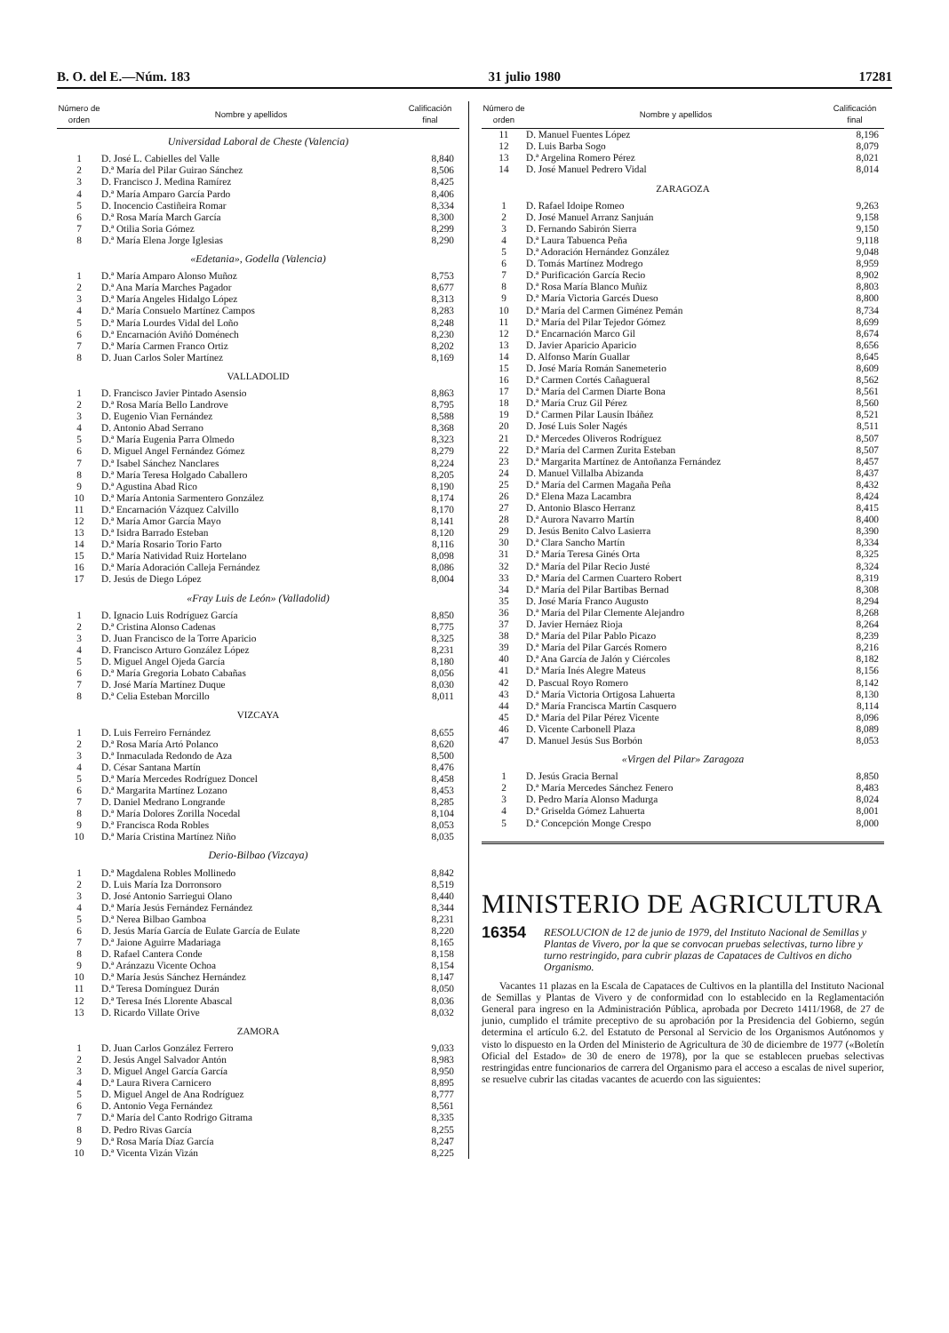B. O. del E.—Núm. 183 31 julio 1980 17281
| Número de orden | Nombre y apellidos | Califica­ción final |
| --- | --- | --- |
| Universidad Laboral de Cheste (Valencia) | | |
| 1 | D. José L. Cabielles del Valle | 8,840 |
| 2 | D.ª María del Pilar Guirao Sánchez | 8,506 |
| 3 | D. Francisco J. Medina Ramírez | 8,425 |
| 4 | D.ª María Amparo García Pardo | 8,406 |
| 5 | D. Inocencio Castiñeira Romar | 8,334 |
| 6 | D.ª Rosa María March García | 8,300 |
| 7 | D.ª Otilia Soria Gómez | 8,299 |
| 8 | D.ª María Elena Jorge Iglesias | 8,290 |
| «Edetania», Godella (Valencia) | | |
| 1 | D.ª María Amparo Alonso Muñoz | 8,753 |
| 2 | D.ª Ana María Marches Pagador | 8,677 |
| 3 | D.ª María Angeles Hidalgo López | 8,313 |
| 4 | D.ª María Consuelo Martínez Campos | 8,283 |
| 5 | D.ª María Lourdes Vidal del Loño | 8,248 |
| 6 | D.ª Encarnación Aviñó Doménech | 8,230 |
| 7 | D.ª María Carmen Franco Ortiz | 8,202 |
| 8 | D. Juan Carlos Soler Martínez | 8,169 |
| VALLADOLID | | |
| 1 | D. Francisco Javier Pintado Asensio | 8,863 |
| 2 | D.ª Rosa María Bello Landrove | 8,795 |
| 3 | D. Eugenio Vian Fernández | 8,588 |
| 4 | D. Antonio Abad Serrano | 8,368 |
| 5 | D.ª María Eugenia Parra Olmedo | 8,323 |
| 6 | D. Miguel Angel Fernández Gómez | 8,279 |
| 7 | D.ª Isabel Sánchez Nanclares | 8,224 |
| 8 | D.ª María Teresa Holgado Caballero | 8,205 |
| 9 | D.ª Agustina Abad Rico | 8,190 |
| 10 | D.ª María Antonia Sarmentero González | 8,174 |
| 11 | D.ª Encarnación Vázquez Calvillo | 8,170 |
| 12 | D.ª María Amor García Mayo | 8,141 |
| 13 | D.ª Isidra Barrado Esteban | 8,120 |
| 14 | D.ª María Rosario Torio Farto | 8,116 |
| 15 | D.ª María Natividad Ruiz Hortelano | 8,098 |
| 16 | D.ª María Adoración Calleja Fernández | 8,086 |
| 17 | D. Jesús de Diego López | 8,004 |
| «Fray Luis de León» (Valladolid) | | |
| 1 | D. Ignacio Luis Rodríguez García | 8,850 |
| 2 | D.ª Cristina Alonso Cadenas | 8,775 |
| 3 | D. Juan Francisco de la Torre Aparicio | 8,325 |
| 4 | D. Francisco Arturo González López | 8,231 |
| 5 | D. Miguel Angel Ojeda García | 8,180 |
| 6 | D.ª María Gregoria Lobato Cabañas | 8,056 |
| 7 | D. José María Martínez Duque | 8,030 |
| 8 | D.ª Celia Esteban Morcillo | 8,011 |
| VIZCAYA | | |
| 1 | D. Luis Ferreiro Fernández | 8,655 |
| 2 | D.ª Rosa María Artó Polanco | 8,620 |
| 3 | D.ª Inmaculada Redondo de Aza | 8,500 |
| 4 | D. César Santana Martín | 8,476 |
| 5 | D.ª María Mercedes Rodríguez Doncel | 8,458 |
| 6 | D.ª Margarita Martínez Lozano | 8,453 |
| 7 | D. Daniel Medrano Longrande | 8,285 |
| 8 | D.ª María Dolores Zorilla Nocedal | 8,104 |
| 9 | D.ª Francisca Roda Robles | 8,053 |
| 10 | D.ª María Cristina Martínez Niño | 8,035 |
| Derio-Bilbao (Vizcaya) | | |
| 1 | D.ª Magdalena Robles Mollinedo | 8,842 |
| 2 | D. Luis María Iza Dorronsoro | 8,519 |
| 3 | D. José Antonio Sarriegui Olano | 8,440 |
| 4 | D.ª María Jesús Fernández Fernández | 8,344 |
| 5 | D.ª Nerea Bilbao Gamboa | 8,231 |
| 6 | D. Jesús María García de Eulate García de Eulate | 8,220 |
| 7 | D.ª Jaione Aguirre Madariaga | 8,165 |
| 8 | D. Rafael Cantera Conde | 8,158 |
| 9 | D.ª Aránzazu Vicente Ochoa | 8,154 |
| 10 | D.ª María Jesús Sánchez Hernández | 8,147 |
| 11 | D.ª Teresa Domínguez Durán | 8,050 |
| 12 | D.ª Teresa Inés Llorente Abascal | 8,036 |
| 13 | D. Ricardo Villate Orive | 8,032 |
| ZAMORA | | |
| 1 | D. Juan Carlos González Ferrero | 9,033 |
| 2 | D. Jesús Angel Salvador Antón | 8,983 |
| 3 | D. Miguel Angel García García | 8,950 |
| 4 | D.ª Laura Rivera Carnicero | 8,895 |
| 5 | D. Miguel Angel de Ana Rodríguez | 8,777 |
| 6 | D. Antonio Vega Fernández | 8,561 |
| 7 | D.ª María del Canto Rodrigo Gitrama | 8,335 |
| 8 | D. Pedro Rivas García | 8,255 |
| 9 | D.ª Rosa María Díaz García | 8,247 |
| 10 | D.ª Vicenta Vizán Vizán | 8,225 |
| Número de orden | Nombre y apellidos | Califica­ción final |
| --- | --- | --- |
| 11 | D. Manuel Fuentes López | 8,196 |
| 12 | D. Luis Barba Sogo | 8,079 |
| 13 | D.ª Argelina Romero Pérez | 8,021 |
| 14 | D. José Manuel Pedrero Vidal | 8,014 |
| ZARAGOZA | | |
| 1 | D. Rafael Idoipe Romeo | 9,263 |
| 2 | D. José Manuel Arranz Sanjuán | 9,158 |
| 3 | D. Fernando Sabirón Sierra | 9,150 |
| 4 | D.ª Laura Tabuenca Peña | 9,118 |
| 5 | D.ª Adoración Hernández González | 9,048 |
| 6 | D. Tomás Martínez Modrego | 8,959 |
| 7 | D.ª Purificación García Recio | 8,902 |
| 8 | D.ª Rosa María Blanco Muñiz | 8,803 |
| 9 | D.ª María Victoria Garcés Dueso | 8,800 |
| 10 | D.ª María del Carmen Giménez Pemán | 8,734 |
| 11 | D.ª María del Pilar Tejedor Gómez | 8,699 |
| 12 | D.ª Encarnación Marco Gil | 8,674 |
| 13 | D. Javier Aparicio Aparicio | 8,656 |
| 14 | D. Alfonso Marín Guallar | 8,645 |
| 15 | D. José María Román Sanemeterio | 8,609 |
| 16 | D.ª Carmen Cortés Cañagueral | 8,562 |
| 17 | D.ª María del Carmen Diarte Bona | 8,561 |
| 18 | D.ª María Cruz Gil Pérez | 8,560 |
| 19 | D.ª Carmen Pilar Lausín Ibáñez | 8,521 |
| 20 | D. José Luis Soler Nagés | 8,511 |
| 21 | D.ª Mercedes Oliveros Rodríguez | 8,507 |
| 22 | D.ª María del Carmen Zurita Esteban | 8,507 |
| 23 | D.ª Margarita Martínez de Antoñanza Fernández | 8,457 |
| 24 | D. Manuel Villalba Abizanda | 8,437 |
| 25 | D.ª María del Carmen Magaña Peña | 8,432 |
| 26 | D.ª Elena Maza Lacambra | 8,424 |
| 27 | D. Antonio Blasco Herranz | 8,415 |
| 28 | D.ª Aurora Navarro Martín | 8,400 |
| 29 | D. Jesús Benito Calvo Lasierra | 8,390 |
| 30 | D.ª Clara Sancho Martín | 8,334 |
| 31 | D.ª María Teresa Ginés Orta | 8,325 |
| 32 | D.ª María del Pilar Recio Justé | 8,324 |
| 33 | D.ª María del Carmen Cuartero Robert | 8,319 |
| 34 | D.ª María del Pilar Bartibas Bernad | 8,308 |
| 35 | D. José María Franco Augusto | 8,294 |
| 36 | D.ª María del Pilar Clemente Alejandro | 8,268 |
| 37 | D. Javier Hernáez Rioja | 8,264 |
| 38 | D.ª María del Pilar Pablo Picazo | 8,239 |
| 39 | D.ª María del Pilar Garcés Romero | 8,216 |
| 40 | D.ª Ana García de Jalón y Ciércoles | 8,182 |
| 41 | D.ª María Inés Alegre Mateus | 8,156 |
| 42 | D. Pascual Royo Romero | 8,142 |
| 43 | D.ª María Victoria Ortigosa Lahuerta | 8,130 |
| 44 | D.ª María Francisca Martín Casquero | 8,114 |
| 45 | D.ª María del Pilar Pérez Vicente | 8,096 |
| 46 | D. Vicente Carbonell Plaza | 8,089 |
| 47 | D. Manuel Jesús Sus Borbón | 8,053 |
| «Virgen del Pilar» Zaragoza | | |
| 1 | D. Jesús Gracia Bernal | 8,850 |
| 2 | D.ª María Mercedes Sánchez Fenero | 8,483 |
| 3 | D. Pedro María Alonso Madurga | 8,024 |
| 4 | D.ª Griselda Gómez Lahuerta | 8,001 |
| 5 | D.ª Concepción Monge Crespo | 8,000 |
MINISTERIO DE AGRICULTURA
16354 RESOLUCION de 12 de junio de 1979, del Instituto Nacional de Semillas y Plantas de Vivero, por la que se convocan pruebas selectivas, turno libre y turno restringido, para cubrir plazas de Capataces de Cultivos en dicho Organismo.
Vacantes 11 plazas en la Escala de Capataces de Cultivos en la plantilla del Instituto Nacional de Semillas y Plantas de Vivero y de conformidad con lo establecido en la Reglamentación General para ingreso en la Administración Pública, aprobada por Decreto 1411/1968, de 27 de junio, cumplido el trámite preceptivo de su aprobación por la Presidencia del Gobierno, según determina el artículo 6.2. del Estatuto de Personal al Servicio de los Organismos Autónomos y visto lo dispuesto en la Orden del Ministerio de Agricultura de 30 de diciembre de 1977 («Boletín Oficial del Estado» de 30 de enero de 1978), por la que se establecen pruebas selectivas restringidas entre funcionarios de carrera del Organismo para el acceso a escalas de nivel superior, se resuelve cubrir las citadas vacantes de acuerdo con las siguientes: